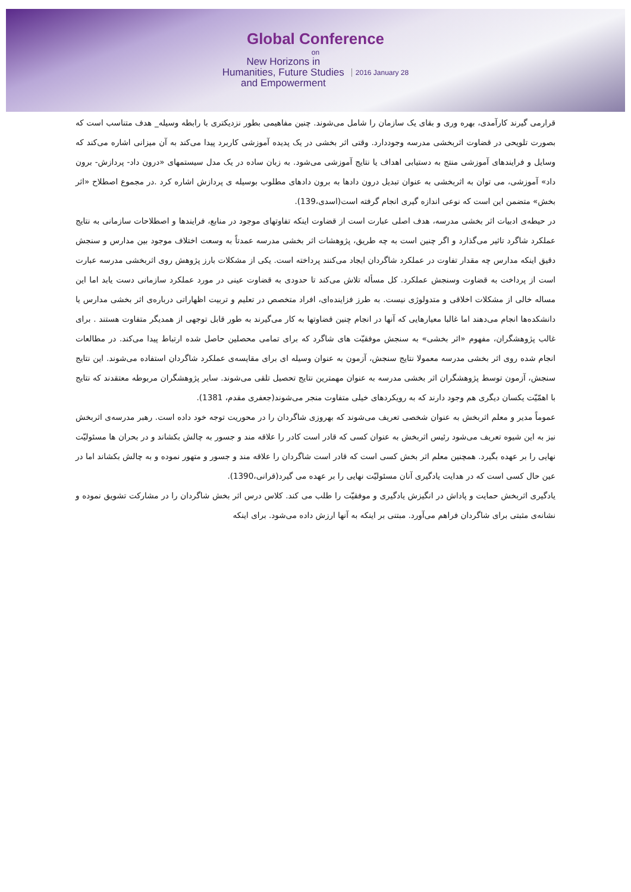Global Conference
on
New Horizons in
Humanities, Future Studies
and Empowerment
2016 January 28
قرارمی گیرند کارآمدی، بهره وری و بقای یک سازمان را شامل می‌شوند. چنین مفاهیمی بطور نزدیکتری با رابطه وسیله_ هدف متناسب است که بصورت تلویحی در قضاوت اثربخشی مدرسه وجوددارد. وقتی اثر بخشی در یک پدیده آموزشی کاربرد پیدا می‌کند به آن میزانی اشاره می‌کند که وسایل و فرایندهای آموزشی منتج به دستیابی اهداف یا نتایج آموزشی می‌شود. به زبان ساده در یک مدل سیستمهای «درون داد- پردازش- برون داد» آموزشی، می توان به اثربخشی به عنوان تبدیل درون دادها به برون دادهای مطلوب بوسیله ی پردازش اشاره کرد .در مجموع اصطلاح «اثر بخش» متضمن این است که نوعی اندازه گیری انجام گرفته است(اسدی،139).
در حیطه‌ی ادبیات اثر بخشی مدرسه، هدف اصلی عبارت است از قضاوت اینکه تفاوتهای موجود در منابع، فرایندها و اصطلاحات سازمانی به نتایج عملکرد شاگرد تاثیر می‌گذارد و اگر چنین است به چه طریق، پژوهشات اثر بخشی مدرسه عمدتاً به وسعت اختلاف موجود بین مدارس و سنجش دقیق اینکه مدارس چه مقدار تفاوت در عملکرد شاگردان ایجاد می‌کنند پرداخته است. یکی از مشکلات بارز پژوهش روی اثربخشی مدرسه عبارت است از پرداخت به قضاوت وسنجش عملکرد. کل مسأله تلاش می‌کند تا حدودی به قضاوت عینی در مورد عملکرد سازمانی دست یابد اما این مساله خالی از مشکلات اخلاقی و متدولوژی نیست. به طرز فزاینده‌ای، افراد متخصص در تعلیم و تربیت اظهاراتی درباره‌ی اثر بخشی مدارس یا دانشکده‌ها انجام می‌دهند اما غالبا معیارهایی که آنها در انجام چنین قضاوتها به کار می‌گیرند به طور قابل توجهی از همدیگر متفاوت هستند . برای غالب پژوهشگران، مفهوم «اثر بخشی» به سنجش موفقیّت های شاگرد که برای تمامی محصلین حاصل شده ارتباط پیدا می‌کند. در مطالعات انجام شده روی اثر بخشی مدرسه معمولا نتایج سنجش، آزمون به عنوان وسیله ای برای مقایسه‌ی عملکرد شاگردان استفاده می‌شوند. این نتایج سنجش، آزمون توسط پژوهشگران اثر بخشی مدرسه به عنوان مهمترین نتایج تحصیل تلقی می‌شوند. سایر پژوهشگران مربوطه معتقدند که نتایج با اهمّیّت یکسان دیگری هم وجود دارند که به رویکردهای خیلی متفاوت منجر می‌شوند(جعفری مقدم، 1381).
عموماً مدیر و معلم اثربخش به عنوان شخصی تعریف می‌شوند که بهروزی شاگردان را در محوریت توجه خود داده است. رهبر مدرسه‌ی اثربخش نیز به این شیوه تعریف می‌شود رئیس اثربخش به عنوان کسی که قادر است کادر را علاقه مند و جسور به چالش بکشاند و در بحران ها مسئولیّت نهایی را بر عهده بگیرد. همچنین معلم اثر بخش کسی است که قادر است شاگردان را علاقه مند و جسور و متهور نموده و به چالش بکشاند اما در عین حال کسی است که در هدایت یادگیری آنان مسئولیّت نهایی را بر عهده می گیرد(قرانی،1390).
یادگیری اثربخش حمایت و پاداش در انگیزش یادگیری و موفقیّت را طلب می کند. کلاس درس اثر بخش شاگردان را در مشارکت تشویق نموده و نشانه‌ی مثبتی برای شاگردان فراهم می‌آورد. مبتنی بر اینکه به آنها ارزش داده می‌شود. برای اینکه